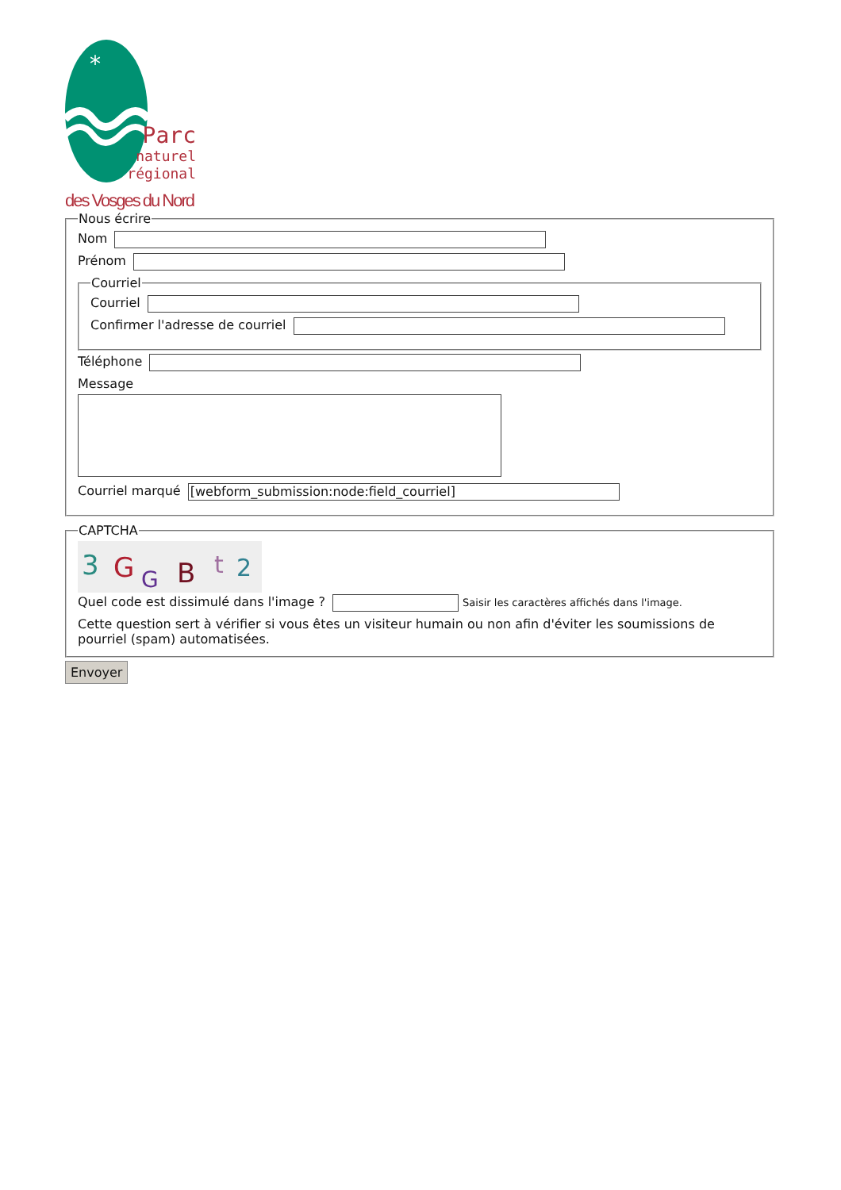*
Parc
naturel
régional
des Vosges du Nord
Nous écrire
Nom
Prénom
Courriel
Courriel
Confirmer l'adresse de courriel
Téléphone
Message
Courriel marqué [webform_submission:node:field_courriel]
CAPTCHA
3
G
G
B
t
2
Quel code est dissimulé dans l'image ? Saisir les caractères affichés dans l'image.
Cette question sert à vérifier si vous êtes un visiteur humain ou non afin d'éviter les soumissions de pourriel (spam) automatisées.
Envoyer